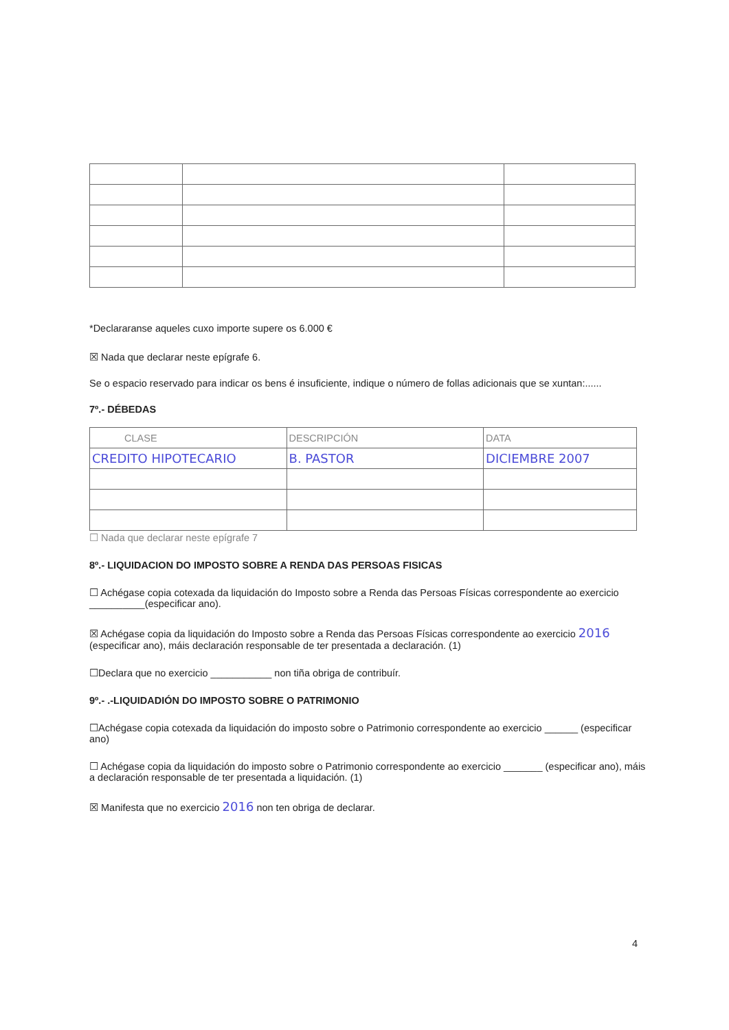*Declararanse aqueles cuxo importe supere os 6.000 €
☒ Nada que declarar neste epígrafe 6.
Se o espacio reservado para indicar os bens é insuficiente, indique o número de follas adicionais que se xuntan:......
7º.- DÉBEDAS
| CLASE | DESCRIPCIÓN | DATA |
| --- | --- | --- |
| CREDITO HIPOTECARIO | B. PASTOR | DICIEMBRE 2007 |
☐ Nada que declarar neste epígrafe 7
8º.- LIQUIDACION DO IMPOSTO SOBRE A RENDA DAS PERSOAS FISICAS
☐ Achégase copia cotexada da liquidación do Imposto sobre a Renda das Persoas Físicas correspondente ao exercicio __________(especificar ano).
☒ Achégase copia da liquidación do Imposto sobre a Renda das Persoas Físicas correspondente ao exercicio 2016 (especificar ano), máis declaración responsable de ter presentada a declaración. (1)
☐Declara que no exercicio ___________ non tiña obriga de contribuír.
9º.- .-LIQUIDADIÓN DO IMPOSTO SOBRE O PATRIMONIO
☐Achégase copia cotexada da liquidación do imposto sobre o Patrimonio correspondente ao exercicio ______ (especificar ano)
☐ Achégase copia da liquidación do imposto sobre o Patrimonio correspondente ao exercicio _______ (especificar ano), máis a declaración responsable de ter presentada a liquidación. (1)
☒ Manifesta que no exercicio 2016 non ten obriga de declarar.
4